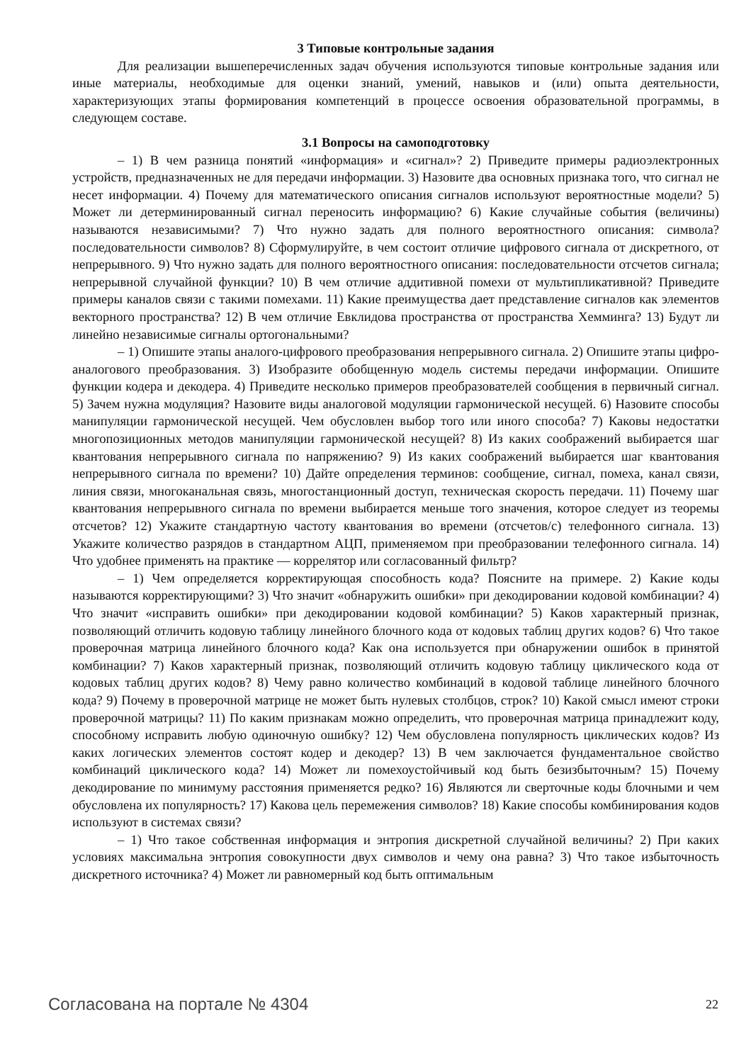3 Типовые контрольные задания
Для реализации вышеперечисленных задач обучения используются типовые контрольные задания или иные материалы, необходимые для оценки знаний, умений, навыков и (или) опыта деятельности, характеризующих этапы формирования компетенций в процессе освоения образовательной программы, в следующем составе.
3.1 Вопросы на самоподготовку
– 1) В чем разница понятий «информация» и «сигнал»? 2) Приведите примеры радиоэлектронных устройств, предназначенных не для передачи информации. 3) Назовите два основных признака того, что сигнал не несет информации. 4) Почему для математического описания сигналов используют вероятностные модели? 5) Может ли детерминированный сигнал переносить информацию? 6) Какие случайные события (величины) называются независимыми? 7) Что нужно задать для полного вероятностного описания: символа? последовательности символов? 8) Сформулируйте, в чем состоит отличие цифрового сигнала от дискретного, от непрерывного. 9) Что нужно задать для полного вероятностного описания: последовательности отсчетов сигнала; непрерывной случайной функции? 10) В чем отличие аддитивной помехи от мультипликативной? Приведите примеры каналов связи с такими помехами. 11) Какие преимущества дает представление сигналов как элементов векторного пространства? 12) В чем отличие Евклидова пространства от пространства Хемминга? 13) Будут ли линейно независимые сигналы ортогональными?
– 1) Опишите этапы аналого-цифрового преобразования непрерывного сигнала. 2) Опишите этапы цифро-аналогового преобразования. 3) Изобразите обобщенную модель системы передачи информации. Опишите функции кодера и декодера. 4) Приведите несколько примеров преобразователей сообщения в первичный сигнал. 5) Зачем нужна модуляция? Назовите виды аналоговой модуляции гармонической несущей. 6) Назовите способы манипуляции гармонической несущей. Чем обусловлен выбор того или иного способа? 7) Каковы недостатки многопозиционных методов манипуляции гармонической несущей? 8) Из каких соображений выбирается шаг квантования непрерывного сигнала по напряжению? 9) Из каких соображений выбирается шаг квантования непрерывного сигнала по времени? 10) Дайте определения терминов: сообщение, сигнал, помеха, канал связи, линия связи, многоканальная связь, многостанционный доступ, техническая скорость передачи. 11) Почему шаг квантования непрерывного сигнала по времени выбирается меньше того значения, которое следует из теоремы отсчетов? 12) Укажите стандартную частоту квантования во времени (отсчетов/с) телефонного сигнала. 13) Укажите количество разрядов в стандартном АЦП, применяемом при преобразовании телефонного сигнала. 14) Что удобнее применять на практике — коррелятор или согласованный фильтр?
– 1) Чем определяется корректирующая способность кода? Поясните на примере. 2) Какие коды называются корректирующими? 3) Что значит «обнаружить ошибки» при декодировании кодовой комбинации? 4) Что значит «исправить ошибки» при декодировании кодовой комбинации? 5) Каков характерный признак, позволяющий отличить кодовую таблицу линейного блочного кода от кодовых таблиц других кодов? 6) Что такое проверочная матрица линейного блочного кода? Как она используется при обнаружении ошибок в принятой комбинации? 7) Каков характерный признак, позволяющий отличить кодовую таблицу циклического кода от кодовых таблиц других кодов? 8) Чему равно количество комбинаций в кодовой таблице линейного блочного кода? 9) Почему в проверочной матрице не может быть нулевых столбцов, строк? 10) Какой смысл имеют строки проверочной матрицы? 11) По каким признакам можно определить, что проверочная матрица принадлежит коду, способному исправить любую одиночную ошибку? 12) Чем обусловлена популярность циклических кодов? Из каких логических элементов состоят кодер и декодер? 13) В чем заключается фундаментальное свойство комбинаций циклического кода? 14) Может ли помехоустойчивый код быть безизбыточным? 15) Почему декодирование по минимуму расстояния применяется редко? 16) Являются ли сверточные коды блочными и чем обусловлена их популярность? 17) Какова цель перемежения символов? 18) Какие способы комбинирования кодов используют в системах связи?
– 1) Что такое собственная информация и энтропия дискретной случайной величины? 2) При каких условиях максимальна энтропия совокупности двух символов и чему она равна? 3) Что такое избыточность дискретного источника? 4) Может ли равномерный код быть оптимальным
Согласована на портале № 4304 22